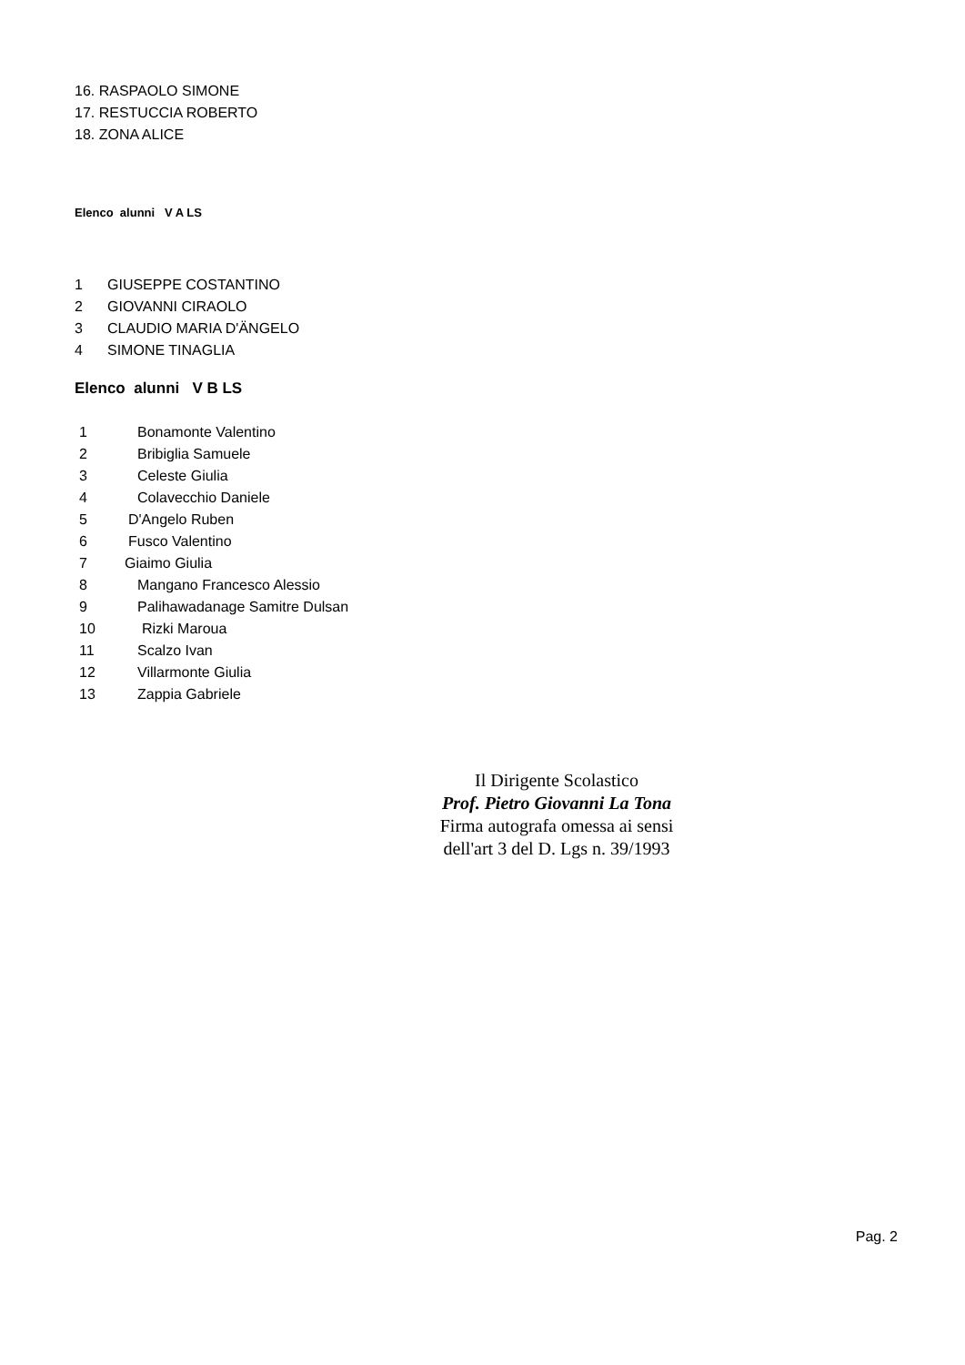16. RASPAOLO SIMONE
17. RESTUCCIA ROBERTO
18. ZONA ALICE
Elenco alunni V A LS
1 GIUSEPPE COSTANTINO
2 GIOVANNI CIRAOLO
3 CLAUDIO MARIA D'ÄNGELO
4 SIMONE TINAGLIA
Elenco alunni V B LS
1 Bonamonte Valentino
2 Bribiglia Samuele
3 Celeste Giulia
4 Colavecchio Daniele
5 D'Angelo Ruben
6 Fusco Valentino
7 Giaimo Giulia
8 Mangano Francesco Alessio
9 Palihawadanage Samitre Dulsan
10 Rizki Maroua
11 Scalzo Ivan
12 Villarmonte Giulia
13 Zappia Gabriele
Il Dirigente Scolastico
Prof. Pietro Giovanni La Tona
Firma autografa omessa ai sensi
dell'art 3 del D. Lgs n. 39/1993
Pag. 2